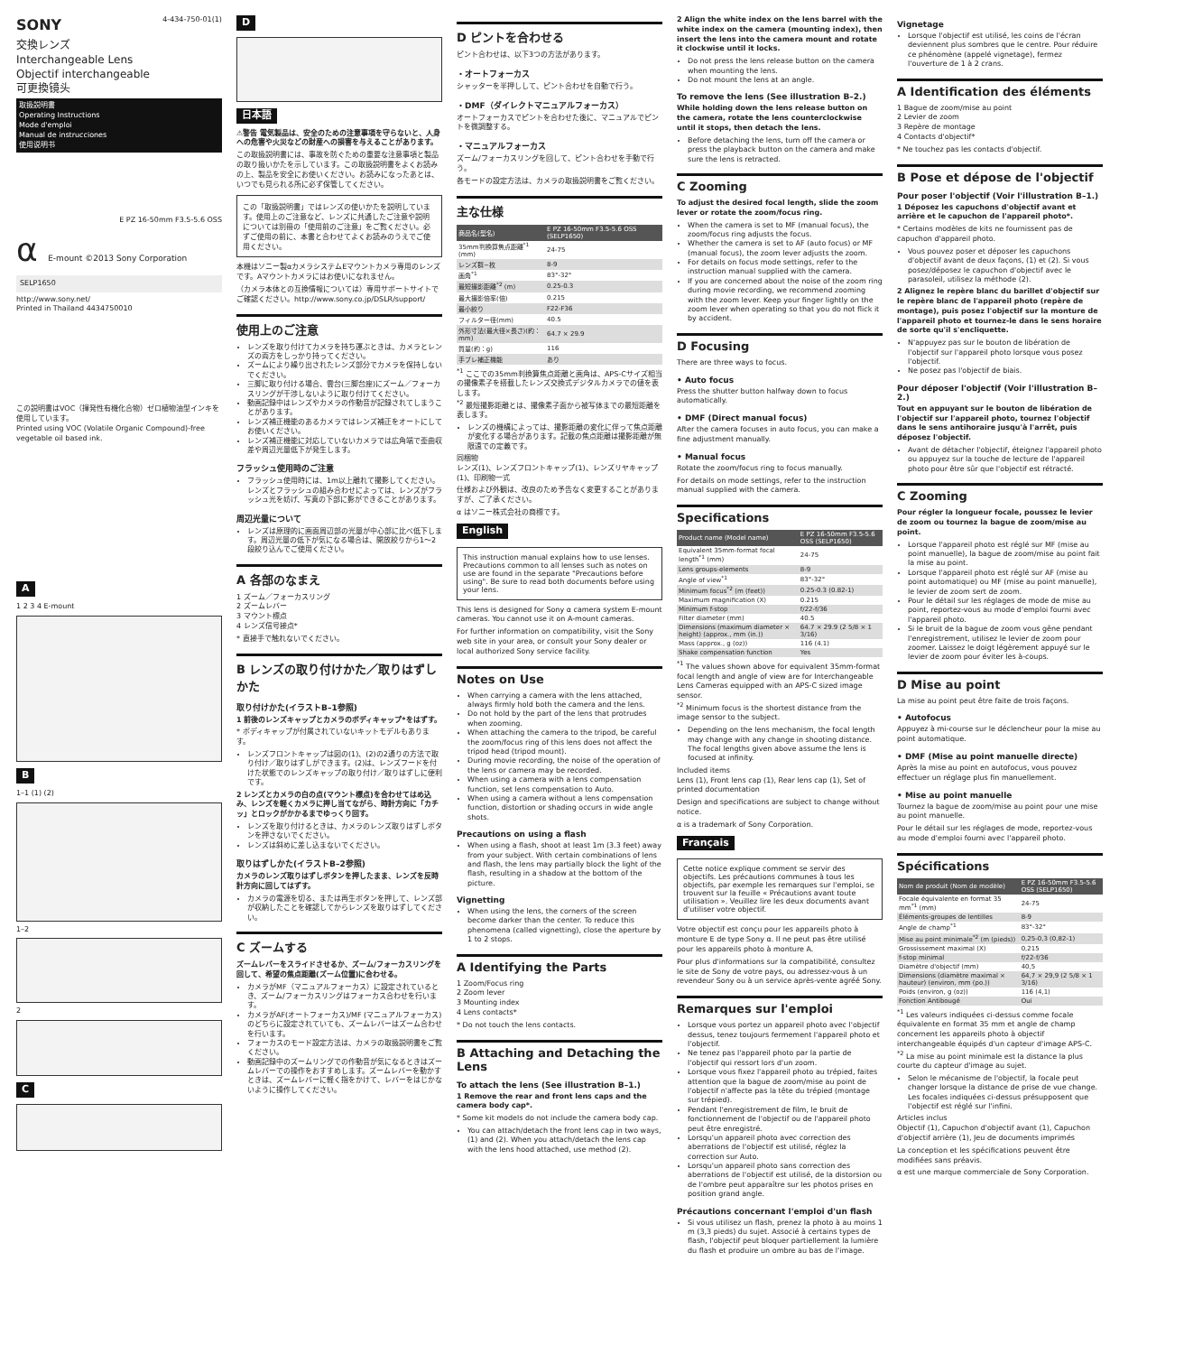SONY 4-434-750-01(1)
交換レンズ
Interchangeable Lens
Objectif interchangeable
可更換镜头
取扱説明書
Operating Instructions
Mode d'emploi
Manual de instrucciones
使用说明书
E PZ 16-50mm F3.5-5.6 OSS
α E-mount ©2013 Sony Corporation
SELP1650
http://www.sony.net/
Printed in Thailand 4434750010
この説明書はVOC（揮発性有機化合物）ゼロ植物油型インキを使用しています。
Printed using VOC (Volatile Organic Compound)-free vegetable oil based ink.
A
1 2 3 4 E-mount
B
1–1 (1) (2)
1–2
2
C
D 日本語
⚠警告 電気製品は、安全のための注意事項を守らないと、人身への危害や火災などの財産への損害を与えることがあります。
この取扱説明書には、事故を防ぐための重要な注意事項と製品の取り扱いかたを示しています。この取扱説明書をよくお読みの上、製品を安全にお使いください。お読みになったあとは、いつでも見られる所に必ず保管してください。
この「取扱説明書」ではレンズの使いかたを説明しています。使用上のご注意など、レンズに共通したご注意や説明については別冊の「使用前のご注意」をご覧ください。必ずご使用の前に、本書と合わせてよくお読みのうえでご使用ください。
本機はソニー製αカメラシステムEマウントカメラ専用のレンズです。Aマウントカメラにはお使いになれません。
（カメラ本体との互換情報については）専用サポートサイトでご確認ください。http://www.sony.co.jp/DSLR/support/
使用上のご注意
レンズを取り付けてカメラを持ち運ぶときは、カメラとレンズの両方をしっかり持ってください。
ズームにより繰り出されたレンズ部分でカメラを保持しないでください。
三脚に取り付ける場合、雲台(三脚台座)にズーム／フォーカスリングが干渉しないように取り付けてください。
動画記録中はレンズやカメラの作動音が記録されてしまうことがあります。
レンズ補正機能のあるカメラではレンズ補正をオートにしてお使いください。
レンズ補正機能に対応していないカメラでは広角端で歪曲収差や周辺光量低下が発生します。
フラッシュ使用時のご注意
フラッシュ使用時には、1m以上離れて撮影してください。レンズとフラッシュの組み合わせによっては、レンズがフラッシュ光を妨げ、写真の下部に影ができることがあります。
周辺光量について
レンズは原理的に画面周辺部の光量が中心部に比べ低下します。周辺光量の低下が気になる場合は、開放絞りから1～2段絞り込んでご使用ください。
A 各部のなまえ
1 ズーム／フォーカスリング
2 ズームレバー
3 マウント標点
4 レンズ信号接点*
* 直接手で触れないでください。
B レンズの取り付けかた／取りはずしかた
取り付けかた(イラストB–1参照)
1 前後のレンズキャップとカメラのボディキャップ*をはずす。
* ボディキャップが付属されていないキットモデルもあります。
レンズフロントキャップは図の(1)、(2)の2通りの方法で取り付け／取りはずしができます。(2)は、レンズフードを付けた状態でのレンズキャップの取り付け／取りはずしに便利です。
2 レンズとカメラの白の点(マウント標点)を合わせてはめ込み、レンズを軽くカメラに押し当てながら、時計方向に「カチッ」とロックがかかるまでゆっくり回す。
レンズを取り付けるときは、カメラのレンズ取りはずしボタンを押さないでください。
レンズは斜めに差し込まないでください。
取りはずしかた(イラストB–2参照)
カメラのレンズ取りはずしボタンを押したまま、レンズを反時計方向に回してはずす。
カメラの電源を切る、または再生ボタンを押して、レンズ部が収納したことを確認してからレンズを取りはずしてください。
C ズームする
ズームレバーをスライドさせるか、ズーム/フォーカスリングを回して、希望の焦点距離(ズーム位置)に合わせる。
カメラがMF（マニュアルフォーカス）に設定されているとき、ズーム/フォーカスリングはフォーカス合わせを行います。
カメラがAF(オートフォーカス)/MF (マニュアルフォーカス)のどちらに設定されていても、ズームレバーはズーム合わせを行います。
フォーカスのモード設定方法は、カメラの取扱説明書をご覧ください。
動画記録中のズームリングでの作動音が気になるときはズームレバーでの操作をおすすめします。ズームレバーを動かすときは、ズームレバーに軽く指をかけて、レバーをはじかないように操作してください。
D ピントを合わせる
ピント合わせは、以下3つの方法があります。
・オートフォーカス
シャッターを半押しして、ピント合わせを自動で行う。
・DMF（ダイレクトマニュアルフォーカス）
オートフォーカスでピントを合わせた後に、マニュアルでピントを微調整する。
・マニュアルフォーカス
ズーム/フォーカスリングを回して、ピント合わせを手動で行う。
各モードの設定方法は、カメラの取扱説明書をご覧ください。
主な仕様
| 商品名(型名) | E PZ 16-50mm F3.5-5.6 OSS (SELP1650) |
| --- | --- |
| 35mm判換算焦点距離<sup>*1</sup> (mm) | 24-75 |
| レンズ群−枚 | 8-9 |
| 画角<sup>*1</sup> | 83°-32° |
| 最短撮影距離<sup>*2</sup> (m) | 0.25-0.3 |
| 最大撮影倍率(倍) | 0.215 |
| 最小絞り | F22-F36 |
| フィルター径(mm) | 40.5 |
| 外形寸法(最大径×長さ)(約：mm) | 64.7 × 29.9 |
| 質量(約：g) | 116 |
| 手ブレ補正機能 | あり |
<sup>*1</sup> ここでの35mm判換算焦点距離と画角は、APS-Cサイズ相当の撮像素子を搭載したレンズ交換式デジタルカメラでの値を表します。
<sup>*2</sup> 最短撮影距離とは、撮像素子面から被写体までの最短距離を表します。
レンズの機構によっては、撮影距離の変化に伴って焦点距離が変化する場合があります。記載の焦点距離は撮影距離が無限遠での定義です。
同梱物
レンズ(1)、レンズフロントキャップ(1)、レンズリヤキャップ(1)、印刷物一式
仕様および外観は、改良のため予告なく変更することがありますが、ご了承ください。
α はソニー株式会社の商標です。
English
This instruction manual explains how to use lenses. Precautions common to all lenses such as notes on use are found in the separate "Precautions before using". Be sure to read both documents before using your lens.
This lens is designed for Sony α camera system E-mount cameras. You cannot use it on A-mount cameras.
For further information on compatibility, visit the Sony web site in your area, or consult your Sony dealer or local authorized Sony service facility.
Notes on Use
When carrying a camera with the lens attached, always firmly hold both the camera and the lens.
Do not hold by the part of the lens that protrudes when zooming.
When attaching the camera to the tripod, be careful the zoom/focus ring of this lens does not affect the tripod head (tripod mount).
During movie recording, the noise of the operation of the lens or camera may be recorded.
When using a camera with a lens compensation function, set lens compensation to Auto.
When using a camera without a lens compensation function, distortion or shading occurs in wide angle shots.
Precautions on using a flash
When using a flash, shoot at least 1m (3.3 feet) away from your subject. With certain combinations of lens and flash, the lens may partially block the light of the flash, resulting in a shadow at the bottom of the picture.
Vignetting
When using the lens, the corners of the screen become darker than the center. To reduce this phenomena (called vignetting), close the aperture by 1 to 2 stops.
A Identifying the Parts
1 Zoom/Focus ring
2 Zoom lever
3 Mounting index
4 Lens contacts*
* Do not touch the lens contacts.
B Attaching and Detaching the Lens
To attach the lens (See illustration B–1.)
1 Remove the rear and front lens caps and the camera body cap*.
* Some kit models do not include the camera body cap.
You can attach/detach the front lens cap in two ways, (1) and (2). When you attach/detach the lens cap with the lens hood attached, use method (2).
2 Align the white index on the lens barrel with the white index on the camera (mounting index), then insert the lens into the camera mount and rotate it clockwise until it locks.
Do not press the lens release button on the camera when mounting the lens.
Do not mount the lens at an angle.
To remove the lens (See illustration B–2.)
While holding down the lens release button on the camera, rotate the lens counterclockwise until it stops, then detach the lens.
Before detaching the lens, turn off the camera or press the playback button on the camera and make sure the lens is retracted.
C Zooming
To adjust the desired focal length, slide the zoom lever or rotate the zoom/focus ring.
When the camera is set to MF (manual focus), the zoom/focus ring adjusts the focus.
Whether the camera is set to AF (auto focus) or MF (manual focus), the zoom lever adjusts the zoom.
For details on focus mode settings, refer to the instruction manual supplied with the camera.
If you are concerned about the noise of the zoom ring during movie recording, we recommend zooming with the zoom lever. Keep your finger lightly on the zoom lever when operating so that you do not flick it by accident.
D Focusing
There are three ways to focus.
• Auto focus
Press the shutter button halfway down to focus automatically.
• DMF (Direct manual focus)
After the camera focuses in auto focus, you can make a fine adjustment manually.
• Manual focus
Rotate the zoom/focus ring to focus manually.
For details on mode settings, refer to the instruction manual supplied with the camera.
Specifications
| Product name (Model name) | E PZ 16-50mm F3.5-5.6 OSS (SELP1650) |
| --- | --- |
| Equivalent 35mm-format focal length<sup>*1</sup> (mm) | 24-75 |
| Lens groups-elements | 8-9 |
| Angle of view<sup>*1</sup> | 83°-32° |
| Minimum focus<sup>*2</sup> (m (feet)) | 0.25-0.3 (0.82-1) |
| Maximum magnification (X) | 0.215 |
| Minimum f-stop | f/22-f/36 |
| Filter diameter (mm) | 40.5 |
| Dimensions (maximum diameter × height) (approx., mm (in.)) | 64.7 × 29.9 (2 5/8 × 1 3/16) |
| Mass (approx., g (oz)) | 116 (4.1) |
| Shake compensation function | Yes |
<sup>*1</sup> The values shown above for equivalent 35mm-format focal length and angle of view are for Interchangeable Lens Cameras equipped with an APS-C sized image sensor.
<sup>*2</sup> Minimum focus is the shortest distance from the image sensor to the subject.
Depending on the lens mechanism, the focal length may change with any change in shooting distance. The focal lengths given above assume the lens is focused at infinity.
Included items
Lens (1), Front lens cap (1), Rear lens cap (1), Set of printed documentation
Design and specifications are subject to change without notice.
α is a trademark of Sony Corporation.
Français
Cette notice explique comment se servir des objectifs. Les précautions communes à tous les objectifs, par exemple les remarques sur l'emploi, se trouvent sur la feuille « Précautions avant toute utilisation ». Veuillez lire les deux documents avant d'utiliser votre objectif.
Votre objectif est conçu pour les appareils photo à monture E de type Sony α. Il ne peut pas être utilisé pour les appareils photo à monture A.
Pour plus d'informations sur la compatibilité, consultez le site de Sony de votre pays, ou adressez-vous à un revendeur Sony ou à un service après-vente agréé Sony.
Remarques sur l'emploi
Lorsque vous portez un appareil photo avec l'objectif dessus, tenez toujours fermement l'appareil photo et l'objectif.
Ne tenez pas l'appareil photo par la partie de l'objectif qui ressort lors d'un zoom.
Lorsque vous fixez l'appareil photo au trépied, faites attention que la bague de zoom/mise au point de l'objectif n'affecte pas la tête du trépied (montage sur trépied).
Pendant l'enregistrement de film, le bruit de fonctionnement de l'objectif ou de l'appareil photo peut être enregistré.
Lorsqu'un appareil photo avec correction des aberrations de l'objectif est utilisé, réglez la correction sur Auto.
Lorsqu'un appareil photo sans correction des aberrations de l'objectif est utilisé, de la distorsion ou de l'ombre peut apparaître sur les photos prises en position grand angle.
Précautions concernant l'emploi d'un flash
Si vous utilisez un flash, prenez la photo à au moins 1 m (3,3 pieds) du sujet. Associé à certains types de flash, l'objectif peut bloquer partiellement la lumière du flash et produire un ombre au bas de l'image.
Vignetage
Lorsque l'objectif est utilisé, les coins de l'écran deviennent plus sombres que le centre. Pour réduire ce phénomène (appelé vignetage), fermez l'ouverture de 1 à 2 crans.
A Identification des éléments
1 Bague de zoom/mise au point
2 Levier de zoom
3 Repère de montage
4 Contacts d'objectif*
* Ne touchez pas les contacts d'objectif.
B Pose et dépose de l'objectif
Pour poser l'objectif (Voir l'illustration B–1.)
1 Déposez les capuchons d'objectif avant et arrière et le capuchon de l'appareil photo*.
* Certains modèles de kits ne fournissent pas de capuchon d'appareil photo.
Vous pouvez poser et déposer les capuchons d'objectif avant de deux façons, (1) et (2). Si vous posez/déposez le capuchon d'objectif avec le parasoleil, utilisez la méthode (2).
2 Alignez le repère blanc du barillet d'objectif sur le repère blanc de l'appareil photo (repère de montage), puis posez l'objectif sur la monture de l'appareil photo et tournez-le dans le sens horaire de sorte qu'il s'encliquette.
N'appuyez pas sur le bouton de libération de l'objectif sur l'appareil photo lorsque vous posez l'objectif.
Ne posez pas l'objectif de biais.
Pour déposer l'objectif (Voir l'illustration B–2.)
Tout en appuyant sur le bouton de libération de l'objectif sur l'appareil photo, tournez l'objectif dans le sens antihoraire jusqu'à l'arrêt, puis déposez l'objectif.
Avant de détacher l'objectif, éteignez l'appareil photo ou appuyez sur la touche de lecture de l'appareil photo pour être sûr que l'objectif est rétracté.
C Zooming
Pour régler la longueur focale, poussez le levier de zoom ou tournez la bague de zoom/mise au point.
Lorsque l'appareil photo est réglé sur MF (mise au point manuelle), la bague de zoom/mise au point fait la mise au point.
Lorsque l'appareil photo est réglé sur AF (mise au point automatique) ou MF (mise au point manuelle), le levier de zoom sert de zoom.
Pour le détail sur les réglages de mode de mise au point, reportez-vous au mode d'emploi fourni avec l'appareil photo.
Si le bruit de la bague de zoom vous gêne pendant l'enregistrement, utilisez le levier de zoom pour zoomer. Laissez le doigt légèrement appuyé sur le levier de zoom pour éviter les à-coups.
D Mise au point
La mise au point peut être faite de trois façons.
• Autofocus
Appuyez à mi-course sur le déclencheur pour la mise au point automatique.
• DMF (Mise au point manuelle directe)
Après la mise au point en autofocus, vous pouvez effectuer un réglage plus fin manuellement.
• Mise au point manuelle
Tournez la bague de zoom/mise au point pour une mise au point manuelle.
Pour le détail sur les réglages de mode, reportez-vous au mode d'emploi fourni avec l'appareil photo.
Spécifications
| Nom de produit (Nom de modèle) | E PZ 16-50mm F3.5-5.6 OSS (SELP1650) |
| --- | --- |
| Focale équivalente en format 35 mm<sup>*1</sup> (mm) | 24-75 |
| Éléments-groupes de lentilles | 8-9 |
| Angle de champ<sup>*1</sup> | 83°-32° |
| Mise au point minimale<sup>*2</sup> (m (pieds)) | 0,25-0,3 (0,82-1) |
| Grossissement maximal (X) | 0,215 |
| f-stop minimal | f/22-f/36 |
| Diamètre d'objectif (mm) | 40,5 |
| Dimensions (diamètre maximal × hauteur) (environ, mm (po.)) | 64,7 × 29,9 (2 5/8 × 1 3/16) |
| Poids (environ, g (oz)) | 116 (4,1) |
| Fonction Antibougé | Oui |
<sup>*1</sup> Les valeurs indiquées ci-dessus comme focale équivalente en format 35 mm et angle de champ concernent les appareils photo à objectif interchangeable équipés d'un capteur d'image APS-C.
<sup>*2</sup> La mise au point minimale est la distance la plus courte du capteur d'image au sujet.
Selon le mécanisme de l'objectif, la focale peut changer lorsque la distance de prise de vue change. Les focales indiquées ci-dessus présupposent que l'objectif est réglé sur l'infini.
Articles inclus
Objectif (1), Capuchon d'objectif avant (1), Capuchon d'objectif arrière (1), Jeu de documents imprimés
La conception et les spécifications peuvent être modifiées sans préavis.
α est une marque commerciale de Sony Corporation.